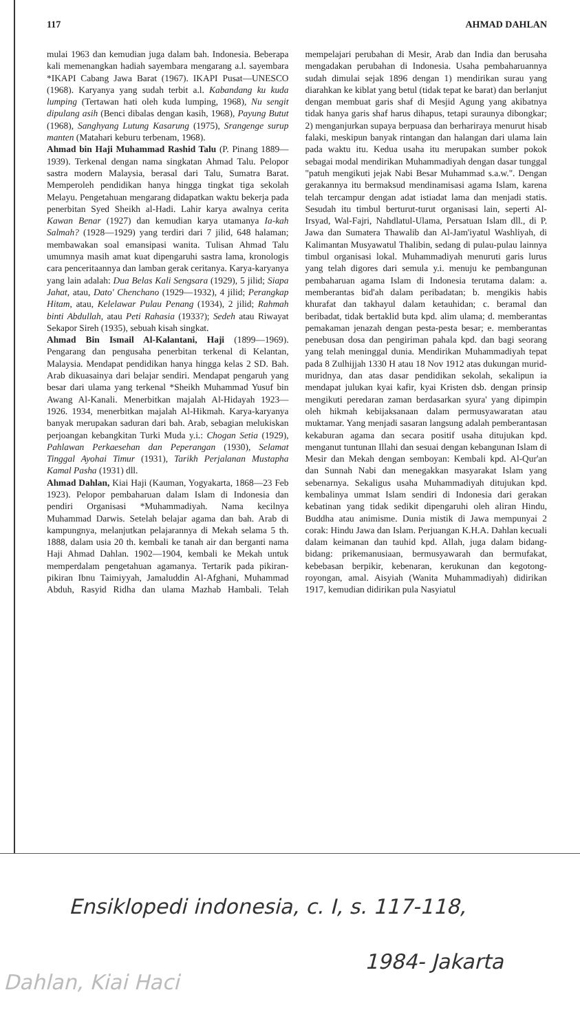117 AHMAD DAHLAN
mulai 1963 dan kemudian juga dalam bah. Indonesia. Beberapa kali memenangkan hadiah sayembara mengarang a.l. sayembara *IKAPI Cabang Jawa Barat (1967). IKAPI Pusat—UNESCO (1968). Karyanya yang sudah terbit a.l. Kabandang ku kuda lumping (Tertawan hati oleh kuda lumping, 1968), Nu sengit dipulang asih (Benci dibalas dengan kasih, 1968), Payung Butut (1968), Sanghyang Lutung Kasarung (1975), Srangenge surup manten (Matahari keburu terbenam, 1968).
Ahmad bin Haji Muhammad Rashid Talu (P. Pinang 1889—1939). Terkenal dengan nama singkatan Ahmad Talu. Pelopor sastra modern Malaysia, berasal dari Talu, Sumatra Barat. Memperoleh pendidikan hanya hingga tingkat tiga sekolah Melayu. Pengetahuan mengarang didapatkan waktu bekerja pada penerbitan Syed Sheikh al-Hadi. Lahir karya awalnya cerita Kawan Benar (1927) dan kemudian karya utamanya Ia-kah Salmah? (1928—1929) yang terdiri dari 7 jilid, 648 halaman; membawakan soal emansipasi wanita. Tulisan Ahmad Talu umumnya masih amat kuat dipengaruhi sastra lama, kronologis cara penceritaannya dan lamban gerak ceritanya. Karya-karyanya yang lain adalah: Dua Belas Kali Sengsara (1929), 5 jilid; Siapa Jahat, atau, Dato' Chenchano (1929—1932), 4 jilid; Perangkap Hitam, atau, Kelelawar Pulau Penang (1934), 2 jilid; Rahmah binti Abdullah, atau Peti Rahasia (1933?); Sedeh atau Riwayat Sekapor Sireh (1935), sebuah kisah singkat.
Ahmad Bin Ismail Al-Kalantani, Haji (1899—1969). Pengarang dan pengusaha penerbitan terkenal di Kelantan, Malaysia. Mendapat pendidikan hanya hingga kelas 2 SD. Bah. Arab dikuasainya dari belajar sendiri. Mendapat pengaruh yang besar dari ulama yang terkenal *Sheikh Muhammad Yusuf bin Awang Al-Kanali. Menerbitkan majalah Al-Hidayah 1923—1926. 1934, menerbitkan majalah Al-Hikmah. Karya-karyanya banyak merupakan saduran dari bah. Arab, sebagian melukiskan perjoangan kebangkitan Turki Muda y.i.: Chogan Setia (1929), Pahlawan Perkaesehan dan Peperangan (1930), Selamat Tinggal Ayohai Timur (1931), Tarikh Perjalanan Mustapha Kamal Pasha (1931) dll.
Ahmad Dahlan, Kiai Haji (Kauman, Yogyakarta, 1868—23 Feb 1923). Pelopor pembaharuan dalam Islam di Indonesia dan pendiri Organisasi *Muhammadiyah. Nama kecilnya Muhammad Darwis. Setelah belajar agama dan bah. Arab di kampungnya, melanjutkan pelajarannya di Mekah selama 5 th. 1888, dalam usia 20 th. kembali ke tanah air dan berganti nama Haji Ahmad Dahlan. 1902—1904, kembali ke Mekah untuk memperdalam pengetahuan agamanya. Tertarik pada pikiran-pikiran Ibnu Taimiyyah, Jamaluddin Al-Afghani, Muhammad Abduh, Rasyid Ridha dan ulama Mazhab Hambali. Telah mempelajari perubahan di Mesir, Arab dan India dan berusaha mengadakan perubahan di Indonesia. Usaha pembaharuannya sudah dimulai sejak 1896 dengan 1) mendirikan surau yang diarahkan ke kiblat yang betul (tidak tepat ke barat) dan berlanjut dengan membuat garis shaf di Mesjid Agung yang akibatnya tidak hanya garis shaf harus dihapus, tetapi suraunya dibongkar; 2) menganjurkan supaya berpuasa dan berhariraya menurut hisab falaki, meskipun banyak rintangan dan halangan dari ulama lain pada waktu itu. Kedua usaha itu merupakan sumber pokok sebagai modal mendirikan Muhammadiyah dengan dasar tunggal "patuh mengikuti jejak Nabi Besar Muhammad s.a.w.". Dengan gerakannya itu bermaksud mendinamisasi agama Islam, karena telah tercampur dengan adat istiadat lama dan menjadi statis. Sesudah itu timbul berturut-turut organisasi lain, seperti Al-Irsyad, Wal-Fajri, Nahdlatul-Ulama, Persatuan Islam dll., di P. Jawa dan Sumatera Thawalib dan Al-Jam'iyatul Washliyah, di Kalimantan Musyawatul Thalibin, sedang di pulau-pulau lainnya timbul organisasi lokal. Muhammadiyah menuruti garis lurus yang telah digores dari semula y.i. menuju ke pembangunan pembaharuan agama Islam di Indonesia terutama dalam: a. memberantas bid'ah dalam peribadatan; b. mengikis habis khurafat dan takhayul dalam ketauhidan; c. beramal dan beribadat, tidak bertaklid buta kpd. alim ulama; d. memberantas pemakaman jenazah dengan pesta-pesta besar; e. memberantas penebusan dosa dan pengiriman pahala kpd. dan bagi seorang yang telah meninggal dunia. Mendirikan Muhammadiyah tepat pada 8 Zulhijjah 1330 H atau 18 Nov 1912 atas dukungan murid-muridnya, dan atas dasar pendidikan sekolah, sekalipun ia mendapat julukan kyai kafir, kyai Kristen dsb. dengan prinsip mengikuti peredaran zaman berdasarkan syura' yang dipimpin oleh hikmah kebijaksanaan dalam permusyawaratan atau muktamar. Yang menjadi sasaran langsung adalah pemberantasan kekaburan agama dan secara positif usaha ditujukan kpd. menganut tuntunan Illahi dan sesuai dengan kebangunan Islam di Mesir dan Mekah dengan semboyan: Kembali kpd. Al-Qur'an dan Sunnah Nabi dan menegakkan masyarakat Islam yang sebenarnya. Sekaligus usaha Muhammadiyah ditujukan kpd. kembalinya ummat Islam sendiri di Indonesia dari gerakan kebatinan yang tidak sedikit dipengaruhi oleh aliran Hindu, Buddha atau animisme. Dunia mistik di Jawa mempunyai 2 corak: Hindu Jawa dan Islam. Perjuangan K.H.A. Dahlan kecuali dalam keimanan dan tauhid kpd. Allah, juga dalam bidang-bidang: prikemanusiaan, bermusyawarah dan bermufakat, kebebasan berpikir, kebenaran, kerukunan dan kegotong-royongan, amal. Aisyiah (Wanita Muhammadiyah) didirikan 1917, kemudian didirikan pula Nasyiatul
Ensiklopedi indonesia, c. I, s. 117-118,
1984- Jakarta
Dahlan, Kiai Haci